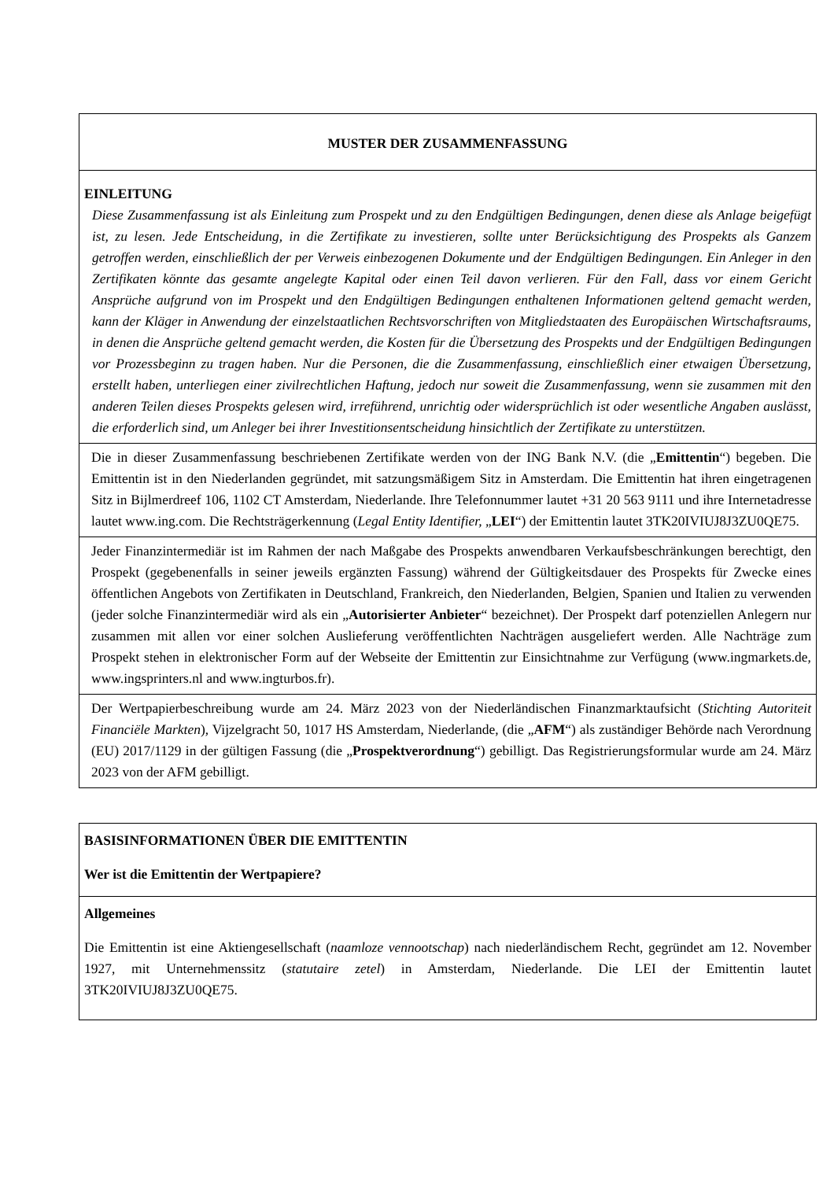| MUSTER DER ZUSAMMENFASSUNG |
| EINLEITUNG Diese Zusammenfassung ist als Einleitung zum Prospekt und zu den Endgültigen Bedingungen, denen diese als Anlage beigefügt ist, zu lesen. Jede Entscheidung, in die Zertifikate zu investieren, sollte unter Berücksichtigung des Prospekts als Ganzem getroffen werden, einschließlich der per Verweis einbezogenen Dokumente und der Endgültigen Bedingungen. Ein Anleger in den Zertifikaten könnte das gesamte angelegte Kapital oder einen Teil davon verlieren. Für den Fall, dass vor einem Gericht Ansprüche aufgrund von im Prospekt und den Endgültigen Bedingungen enthaltenen Informationen geltend gemacht werden, kann der Kläger in Anwendung der einzelstaatlichen Rechtsvorschriften von Mitgliedstaaten des Europäischen Wirtschaftsraums, in denen die Ansprüche geltend gemacht werden, die Kosten für die Übersetzung des Prospekts und der Endgültigen Bedingungen vor Prozessbeginn zu tragen haben. Nur die Personen, die die Zusammenfassung, einschließlich einer etwaigen Übersetzung, erstellt haben, unterliegen einer zivilrechtlichen Haftung, jedoch nur soweit die Zusammenfassung, wenn sie zusammen mit den anderen Teilen dieses Prospekts gelesen wird, irreführend, unrichtig oder widersprüchlich ist oder wesentliche Angaben auslässt, die erforderlich sind, um Anleger bei ihrer Investitionsentscheidung hinsichtlich der Zertifikate zu unterstützen. |
| Die in dieser Zusammenfassung beschriebenen Zertifikate werden von der ING Bank N.V. (die „ Emittentin “) begeben. Die Emittentin ist in den Niederlanden gegründet, mit satzungsmäßigem Sitz in Amsterdam. Die Emittentin hat ihren eingetragenen Sitz in Bijlmerdreef 106, 1102 CT Amsterdam, Niederlande. Ihre Telefonnummer lautet +31 20 563 9111 und ihre Internetadresse lautet www.ing.com. Die Rechtsträgerkennung ( Legal Entity Identifier, „ LEI “) der Emittentin lautet 3TK20IVIUJ8J3ZU0QE75. |
| Jeder Finanzintermediär ist im Rahmen der nach Maßgabe des Prospekts anwendbaren Verkaufsbeschränkungen berechtigt, den Prospekt (gegebenenfalls in seiner jeweils ergänzten Fassung) während der Gültigkeitsdauer des Prospekts für Zwecke eines öffentlichen Angebots von Zertifikaten in Deutschland, Frankreich, den Niederlanden, Belgien, Spanien und Italien zu verwenden (jeder solche Finanzintermediär wird als ein „ Autorisierter Anbieter “ bezeichnet). Der Prospekt darf potenziellen Anlegern nur zusammen mit allen vor einer solchen Auslieferung veröffentlichten Nachträgen ausgeliefert werden. Alle Nachträge zum Prospekt stehen in elektronischer Form auf der Webseite der Emittentin zur Einsichtnahme zur Verfügung (www.ingmarkets.de, www.ingsprinters.nl and www.ingturbos.fr). |
| Der Wertpapierbeschreibung wurde am 24. März 2023 von der Niederländischen Finanzmarktaufsicht ( Stichting Autoriteit Financiële Markten ), Vijzelgracht 50, 1017 HS Amsterdam, Niederlande, (die „ AFM “) als zuständiger Behörde nach Verordnung (EU) 2017/1129 in der gültigen Fassung (die „ Prospektverordnung “) gebilligt. Das Registrierungsformular wurde am 24. März 2023 von der AFM gebilligt. |
| BASISINFORMATIONEN ÜBER DIE EMITTENTIN Wer ist die Emittentin der Wertpapiere? |
| Allgemeines Die Emittentin ist eine Aktiengesellschaft ( naamloze vennootschap ) nach niederländischem Recht, gegründet am 12. November 1927, mit Unternehmenssitz ( statutaire zetel ) in Amsterdam, Niederlande. Die LEI der Emittentin lautet 3TK20IVIUJ8J3ZU0QE75. |